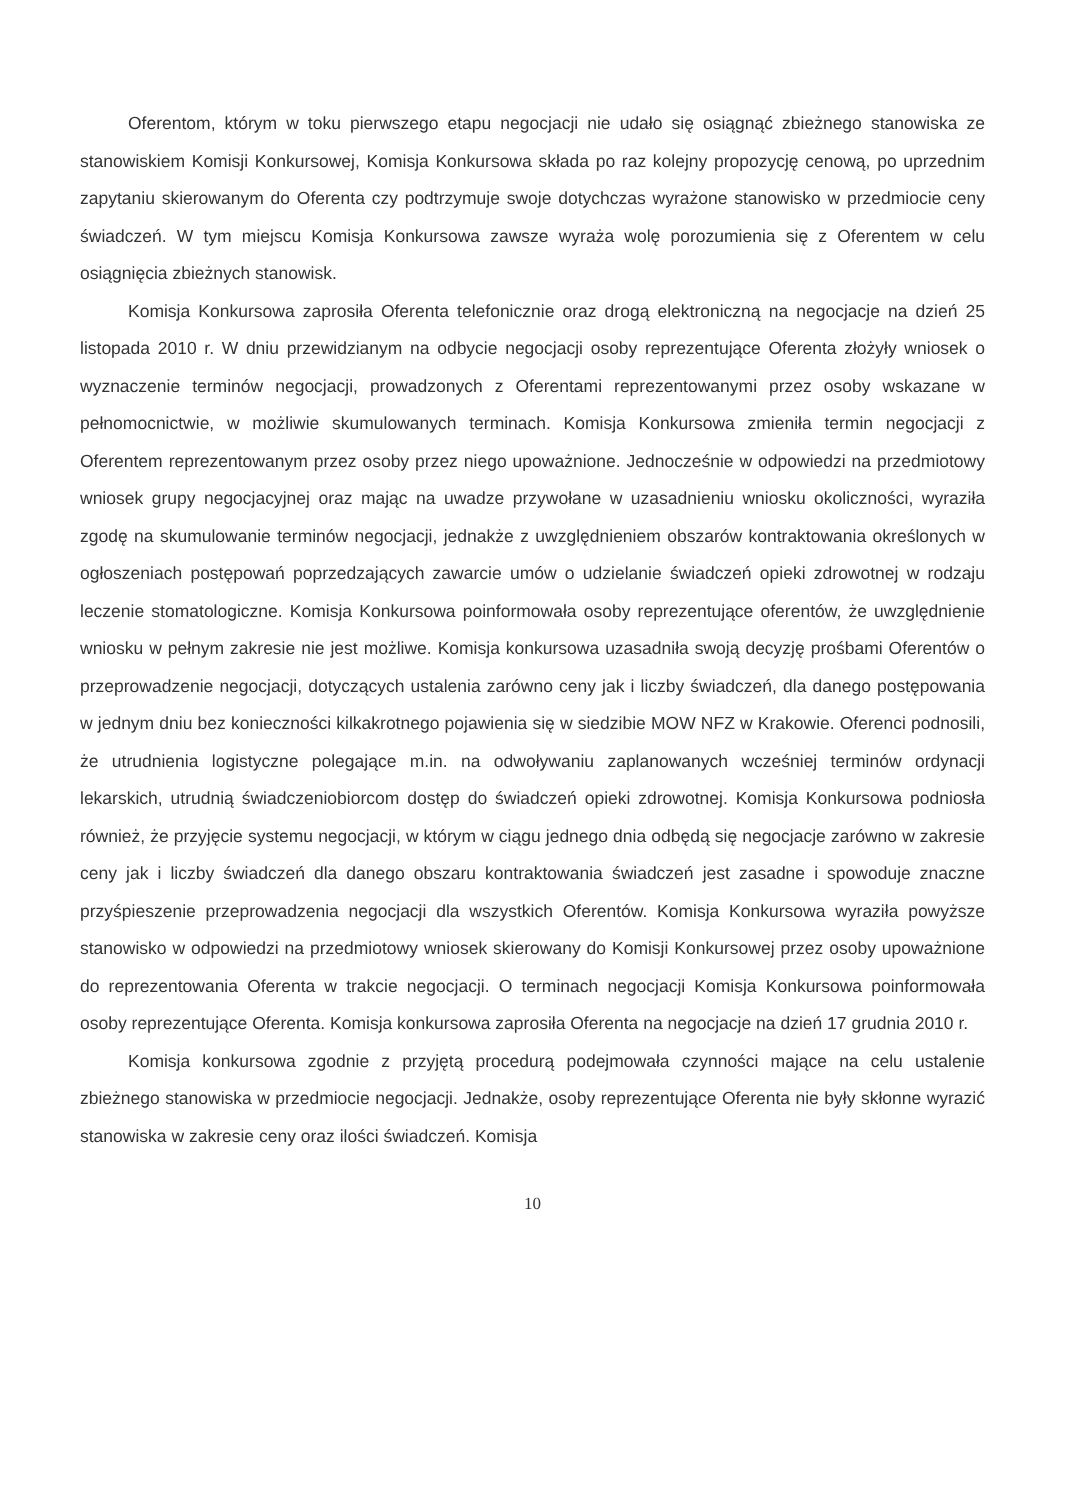Oferentom, którym w toku pierwszego etapu negocjacji nie udało się osiągnąć zbieżnego stanowiska ze stanowiskiem Komisji Konkursowej, Komisja Konkursowa składa po raz kolejny propozycję cenową, po uprzednim zapytaniu skierowanym do Oferenta czy podtrzymuje swoje dotychczas wyrażone stanowisko w przedmiocie ceny świadczeń. W tym miejscu Komisja Konkursowa zawsze wyraża wolę porozumienia się z Oferentem w celu osiągnięcia zbieżnych stanowisk.
Komisja Konkursowa zaprosiła Oferenta telefonicznie oraz drogą elektroniczną na negocjacje na dzień 25 listopada 2010 r. W dniu przewidzianym na odbycie negocjacji osoby reprezentujące Oferenta złożyły wniosek o wyznaczenie terminów negocjacji, prowadzonych z Oferentami reprezentowanymi przez osoby wskazane w pełnomocnictwie, w możliwie skumulowanych terminach. Komisja Konkursowa zmieniła termin negocjacji z Oferentem reprezentowanym przez osoby przez niego upoważnione. Jednocześnie w odpowiedzi na przedmiotowy wniosek grupy negocjacyjnej oraz mając na uwadze przywołane w uzasadnieniu wniosku okoliczności, wyraziła zgodę na skumulowanie terminów negocjacji, jednakże z uwzględnieniem obszarów kontraktowania określonych w ogłoszeniach postępowań poprzedzających zawarcie umów o udzielanie świadczeń opieki zdrowotnej w rodzaju leczenie stomatologiczne. Komisja Konkursowa poinformowała osoby reprezentujące oferentów, że uwzględnienie wniosku w pełnym zakresie nie jest możliwe. Komisja konkursowa uzasadniła swoją decyzję prośbami Oferentów o przeprowadzenie negocjacji, dotyczących ustalenia zarówno ceny jak i liczby świadczeń, dla danego postępowania w jednym dniu bez konieczności kilkakrotnego pojawienia się w siedzibie MOW NFZ w Krakowie. Oferenci podnosili, że utrudnienia logistyczne polegające m.in. na odwoływaniu zaplanowanych wcześniej terminów ordynacji lekarskich, utrudnią świadczeniobiorcom dostęp do świadczeń opieki zdrowotnej. Komisja Konkursowa podniosła również, że przyjęcie systemu negocjacji, w którym w ciągu jednego dnia odbędą się negocjacje zarówno w zakresie ceny jak i liczby świadczeń dla danego obszaru kontraktowania świadczeń jest zasadne i spowoduje znaczne przyśpieszenie przeprowadzenia negocjacji dla wszystkich Oferentów. Komisja Konkursowa wyraziła powyższe stanowisko w odpowiedzi na przedmiotowy wniosek skierowany do Komisji Konkursowej przez osoby upoważnione do reprezentowania Oferenta w trakcie negocjacji. O terminach negocjacji Komisja Konkursowa poinformowała osoby reprezentujące Oferenta. Komisja konkursowa zaprosiła Oferenta na negocjacje na dzień 17 grudnia 2010 r.
Komisja konkursowa zgodnie z przyjętą procedurą podejmowała czynności mające na celu ustalenie zbieżnego stanowiska w przedmiocie negocjacji. Jednakże, osoby reprezentujące Oferenta nie były skłonne wyrazić stanowiska w zakresie ceny oraz ilości świadczeń. Komisja
10